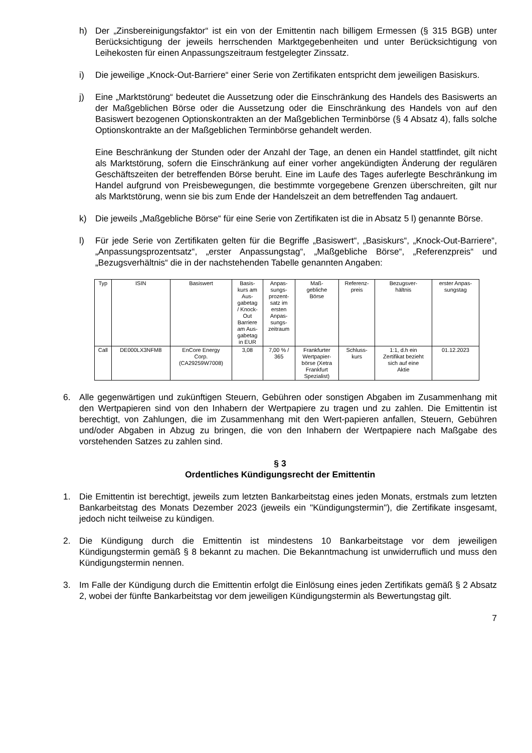h) Der „Zinsbereinigungsfaktor“ ist ein von der Emittentin nach billigem Ermessen (§ 315 BGB) unter Berücksichtigung der jeweils herrschenden Marktgegebenheiten und unter Berücksichtigung von Leihekosten für einen Anpassungszeitraum festgelegter Zinssatz.
i) Die jeweilige „Knock-Out-Barriere“ einer Serie von Zertifikaten entspricht dem jeweiligen Basiskurs.
j) Eine „Marktstörung“ bedeutet die Aussetzung oder die Einschränkung des Handels des Basiswerts an der Maßgeblichen Börse oder die Aussetzung oder die Einschränkung des Handels von auf den Basiswert bezogenen Optionskontrakten an der Maßgeblichen Terminbörse (§ 4 Absatz 4), falls solche Optionskontrakte an der Maßgeblichen Terminbörse gehandelt werden.
Eine Beschränkung der Stunden oder der Anzahl der Tage, an denen ein Handel stattfindet, gilt nicht als Marktstörung, sofern die Einschränkung auf einer vorher angekündigten Änderung der regulären Geschäftszeiten der betreffenden Börse beruht. Eine im Laufe des Tages auferlegte Beschränkung im Handel aufgrund von Preisbewegungen, die bestimmte vorgegebene Grenzen überschreiten, gilt nur als Marktstörung, wenn sie bis zum Ende der Handelszeit an dem betreffenden Tag andauert.
k) Die jeweils „Maßgebliche Börse“ für eine Serie von Zertifikaten ist die in Absatz 5 l) genannte Börse.
l) Für jede Serie von Zertifikaten gelten für die Begriffe „Basiswert“, „Basiskurs“, „Knock-Out-Barriere“, „Anpassungsprozentsatz“, „erster Anpassungstag“, „Maßgebliche Börse“, „Referenzpreis“ und „Bezugsverhältnis“ die in der nachstehenden Tabelle genannten Angaben:
| Typ | ISIN | Basiswert | Basis- kurs am Aus- gabetag / Knock- Out Barriere am Aus- gabetag in EUR | Anpas- sungs- prozent- satz im ersten Anpas- sungs- zeitraum | Maß- gebliche Börse | Referenz- preis | Bezugsver- hältnis | erster Anpas- sungstag |
| --- | --- | --- | --- | --- | --- | --- | --- | --- |
| Call | DE000LX3NFM8 | EnCore Energy Corp. (CA29259W7008) | 3,08 | 7,00 % / 365 | Frankfurter Wertpapier- börse (Xetra Frankfurt Spezialist) | Schluss- kurs | 1:1, d.h ein Zertifikat bezieht sich auf eine Aktie | 01.12.2023 |
6. Alle gegenwärtigen und zukünftigen Steuern, Gebühren oder sonstigen Abgaben im Zusammenhang mit den Wertpapieren sind von den Inhabern der Wertpapiere zu tragen und zu zahlen. Die Emittentin ist berechtigt, von Zahlungen, die im Zusammenhang mit den Wert-papieren anfallen, Steuern, Gebühren und/oder Abgaben in Abzug zu bringen, die von den Inhabern der Wertpapiere nach Maßgabe des vorstehenden Satzes zu zahlen sind.
§ 3
Ordentliches Kündigungsrecht der Emittentin
1. Die Emittentin ist berechtigt, jeweils zum letzten Bankarbeitstag eines jeden Monats, erstmals zum letzten Bankarbeitstag des Monats Dezember 2023 (jeweils ein "Kündigungstermin"), die Zertifikate insgesamt, jedoch nicht teilweise zu kündigen.
2. Die Kündigung durch die Emittentin ist mindestens 10 Bankarbeitstage vor dem jeweiligen Kündigungstermin gemäß § 8 bekannt zu machen. Die Bekanntmachung ist unwiderruflich und muss den Kündigungstermin nennen.
3. Im Falle der Kündigung durch die Emittentin erfolgt die Einlösung eines jeden Zertifikats gemäß § 2 Absatz 2, wobei der fünfte Bankarbeitstag vor dem jeweiligen Kündigungstermin als Bewertungstag gilt.
7